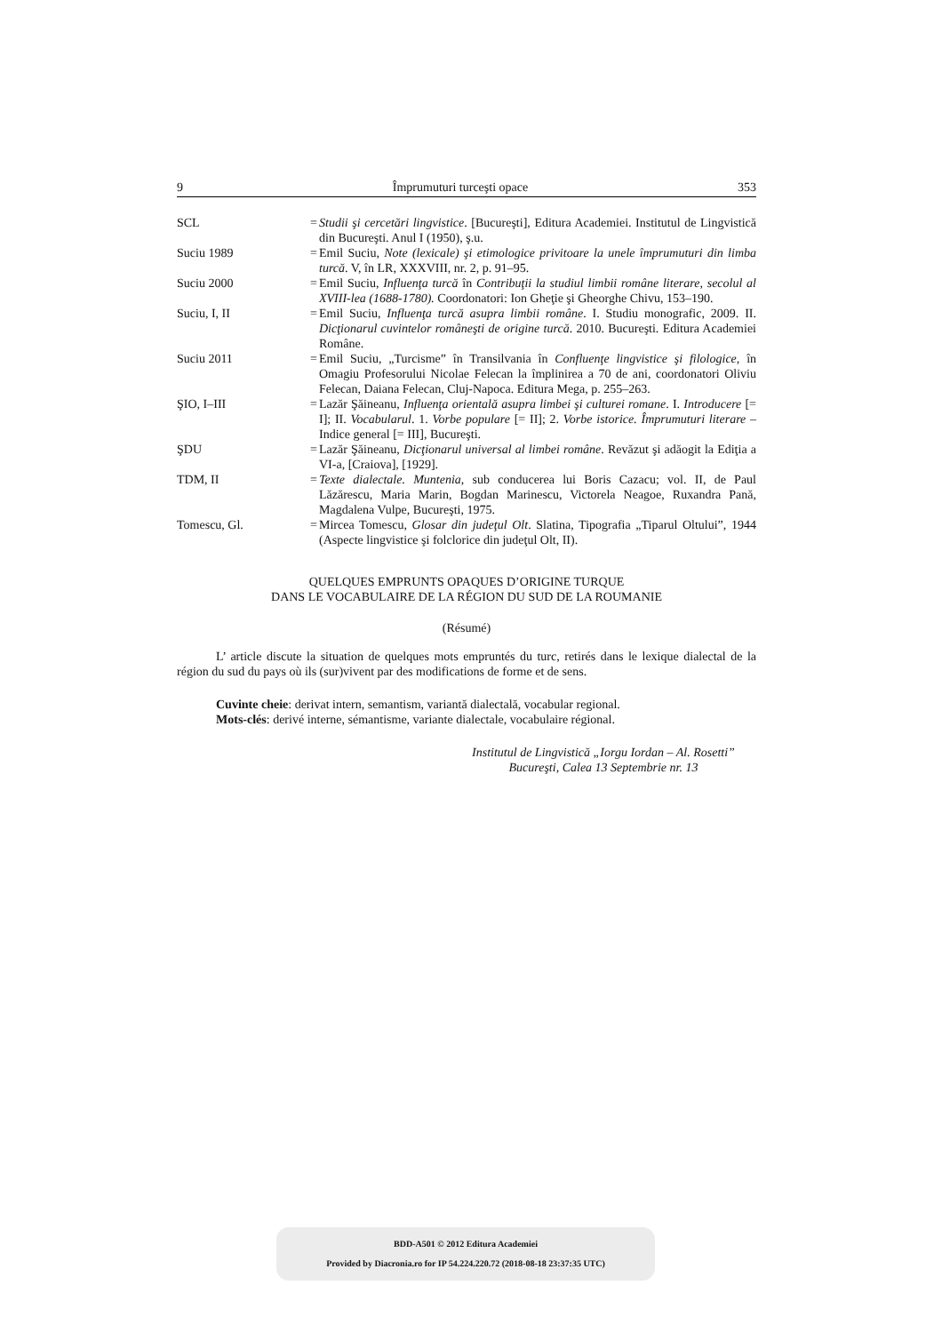9 Împrumuturi turceşti opace 353
| SCL | = | Studii şi cercetări lingvistice . [Bucureşti], Editura Academiei. Institutul de Lingvistică din Bucureşti. Anul I (1950), ş.u. |
| Suciu 1989 | = | Emil Suciu, Note (lexicale) şi etimologice privitoare la unele împrumuturi din limba turcă . V, în LR, XXXVIII, nr. 2, p. 91–95. |
| Suciu 2000 | = | Emil Suciu, Influenţa turcă în Contribuţii la studiul limbii române literare, secolul al XVIII-lea (1688-1780). Coordonatori: Ion Gheţie şi Gheorghe Chivu, 153–190. |
| Suciu, I, II | = | Emil Suciu, Influenţa turcă asupra limbii române . I. Studiu monografic, 2009. II. Dicţionarul cuvintelor româneşti de origine turcă . 2010. Bucureşti. Editura Academiei Române. |
| Suciu 2011 | = | Emil Suciu, „Turcisme” în Transilvania în Confluenţe lingvistice şi filologice , în Omagiu Profesorului Nicolae Felecan la împlinirea a 70 de ani, coordonatori Oliviu Felecan, Daiana Felecan, Cluj-Napoca. Editura Mega, p. 255–263. |
| ŞIO, I–III | = | Lazăr Şăineanu, Influenţa orientală asupra limbei şi culturei romane . I. Introducere [= I]; II. Vocabularul . 1. Vorbe populare [= II]; 2. Vorbe istorice. Împrumuturi literare – Indice general [= III], Bucureşti. |
| ŞDU | = | Lazăr Şăineanu, Dicţionarul universal al limbei române . Revăzut şi adăogit la Ediţia a VI-a, [Craiova], [1929]. |
| TDM, II | = | Texte dialectale. Muntenia , sub conducerea lui Boris Cazacu; vol. II, de Paul Lăzărescu, Maria Marin, Bogdan Marinescu, Victorela Neagoe, Ruxandra Pană, Magdalena Vulpe, Bucureşti, 1975. |
| Tomescu, Gl. | = | Mircea Tomescu, Glosar din judeţul Olt . Slatina, Tipografia „Tiparul Oltului”, 1944 (Aspecte lingvistice şi folclorice din judeţul Olt, II). |
QUELQUES EMPRUNTS OPAQUES D’ORIGINE TURQUE
DANS LE VOCABULAIRE DE LA RÉGION DU SUD DE LA ROUMANIE
(Résumé)
L’ article discute la situation de quelques mots empruntés du turc, retirés dans le lexique dialectal de la région du sud du pays où ils (sur)vivent par des modifications de forme et de sens.
Cuvinte cheie: derivat intern, semantism, variantă dialectală, vocabular regional.
Mots-clés: derivé interne, sémantisme, variante dialectale, vocabulaire régional.
Institutul de Lingvistică „Iorgu Iordan – Al. Rosetti”
Bucureşti, Calea 13 Septembrie nr. 13
BDD-A501 © 2012 Editura Academiei
Provided by Diacronia.ro for IP 54.224.220.72 (2018-08-18 23:37:35 UTC)